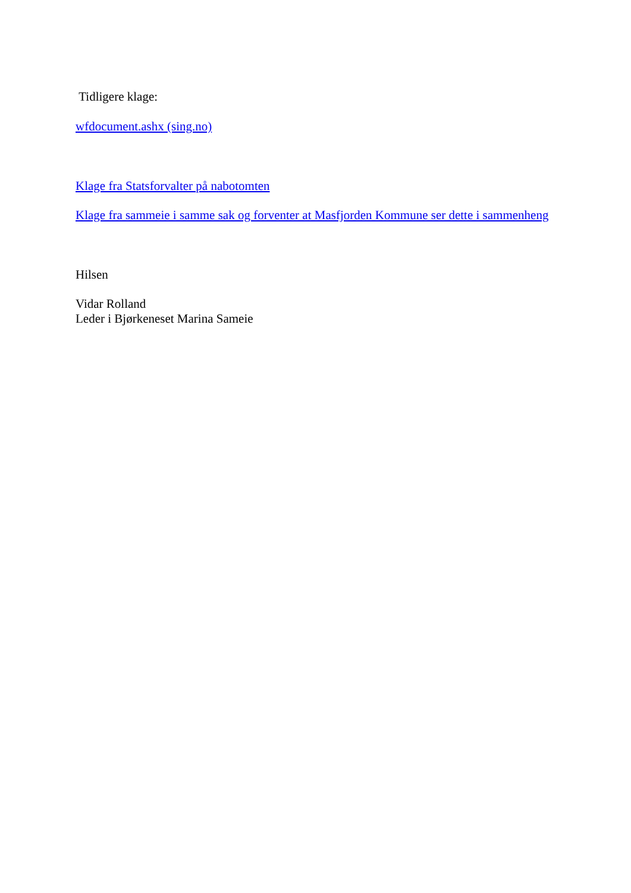Tidligere klage:
wfdocument.ashx (sing.no)
Klage fra Statsforvalter på nabotomten
Klage fra sammeie i samme sak og forventer at Masfjorden Kommune ser dette i sammenheng
Hilsen
Vidar Rolland
Leder i Bjørkeneset Marina Sameie